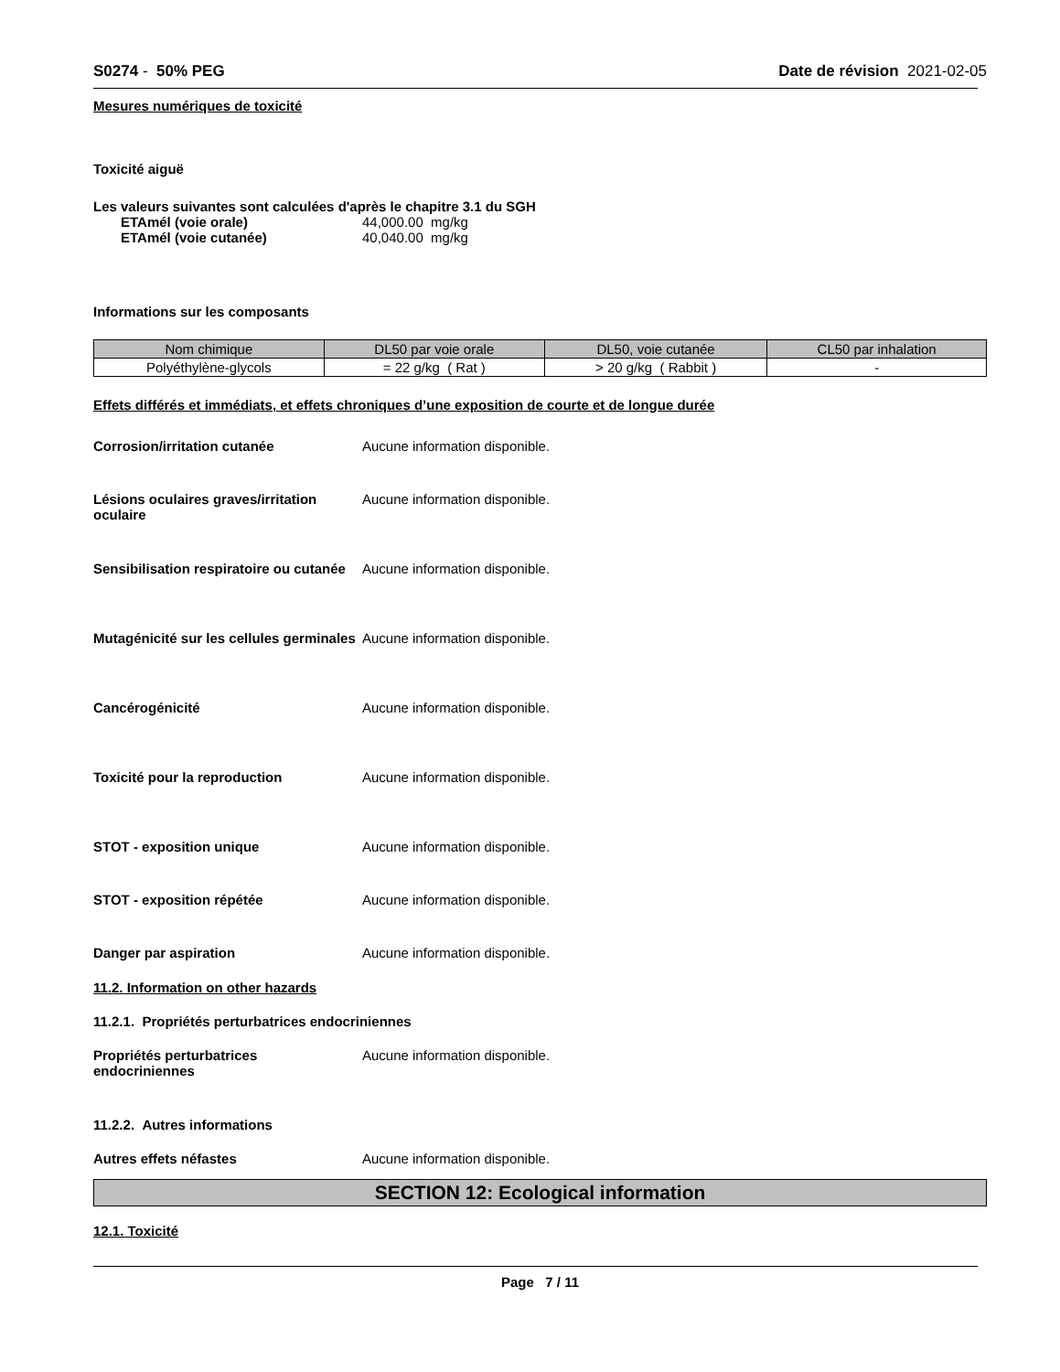S0274 - 50% PEG Date de révision 2021-02-05
Mesures numériques de toxicité
Toxicité aiguë
Les valeurs suivantes sont calculées d'après le chapitre 3.1 du SGH
ETAmél (voie orale) 44,000.00 mg/kg
ETAmél (voie cutanée) 40,040.00 mg/kg
Informations sur les composants
| Nom chimique | DL50 par voie orale | DL50, voie cutanée | CL50 par inhalation |
| --- | --- | --- | --- |
| Polyéthylène-glycols | = 22 g/kg ( Rat ) | > 20 g/kg ( Rabbit ) | - |
Effets différés et immédiats, et effets chroniques d’une exposition de courte et de longue durée
Corrosion/irritation cutanée Aucune information disponible.
Lésions oculaires graves/irritation oculaire Aucune information disponible.
Sensibilisation respiratoire ou cutanée Aucune information disponible.
Mutagénicité sur les cellules germinales Aucune information disponible.
Cancérogénicité Aucune information disponible.
Toxicité pour la reproduction Aucune information disponible.
STOT - exposition unique Aucune information disponible.
STOT - exposition répétée Aucune information disponible.
Danger par aspiration Aucune information disponible.
11.2. Information on other hazards
11.2.1. Propriétés perturbatrices endocriniennes
Propriétés perturbatrices endocriniennes Aucune information disponible.
11.2.2. Autres informations
Autres effets néfastes Aucune information disponible.
SECTION 12: Ecological information
12.1. Toxicité
Page 7 / 11